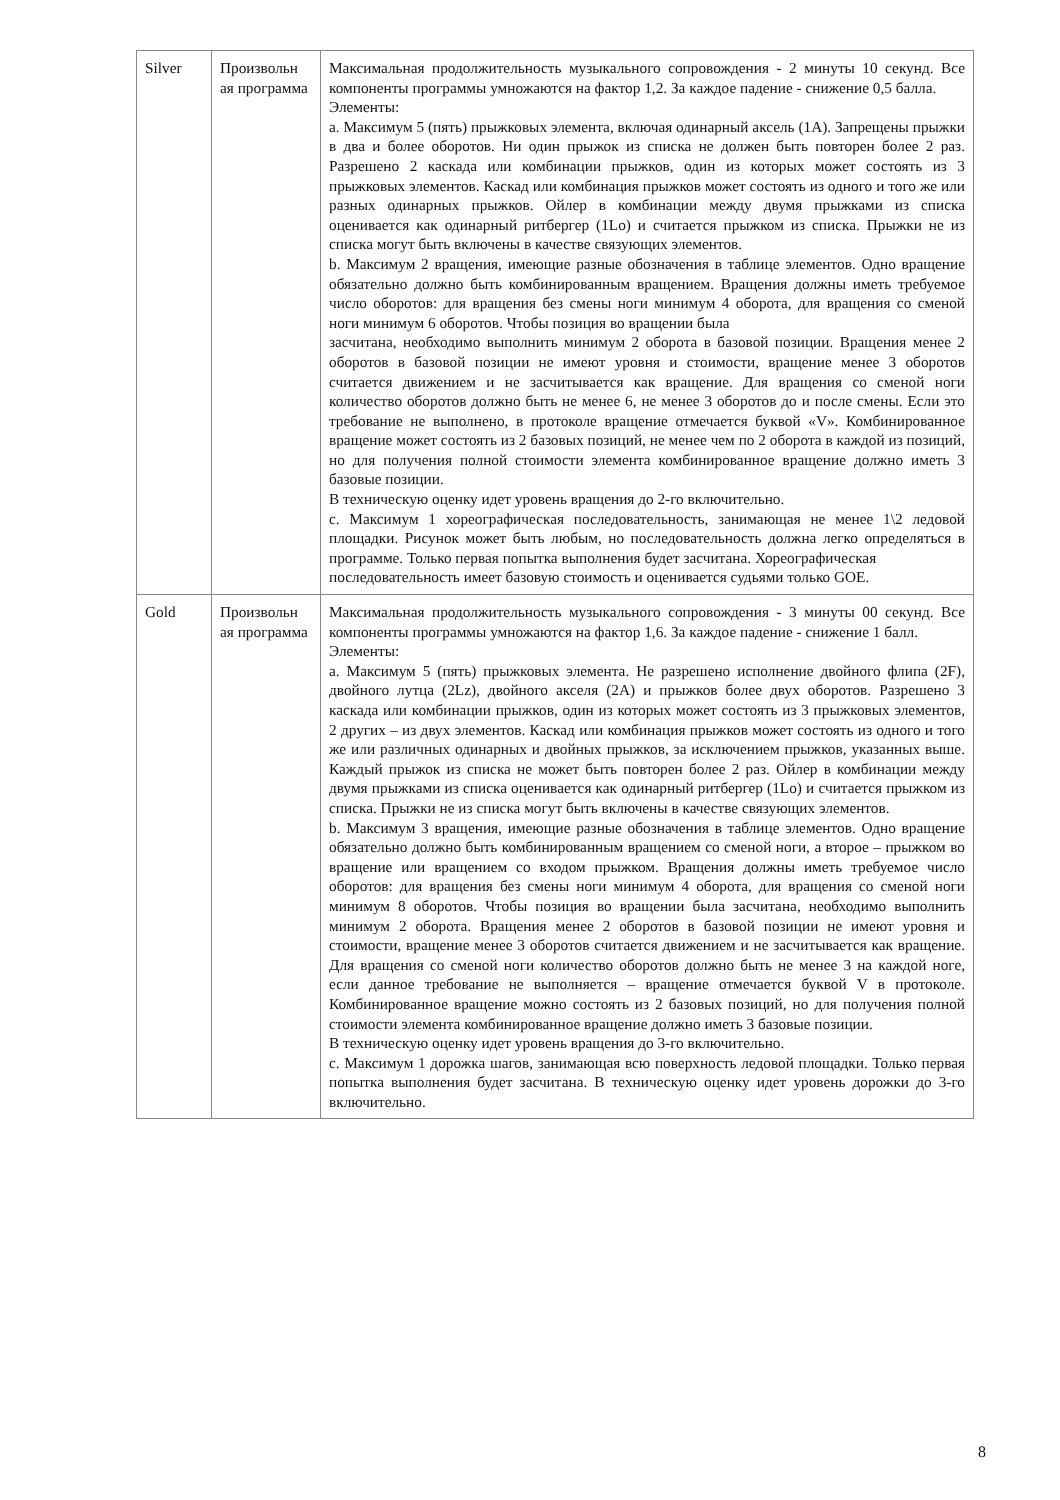| Silver | Произвольн ая программа | Максимальная продолжительность музыкального сопровождения - 2 минуты 10 секунд. Все компоненты программы умножаются на фактор 1,2. За каждое падение - снижение 0,5 балла. Элементы: a. Максимум 5 (пять) прыжковых элемента, включая одинарный аксель (1A). Запрещены прыжки в два и более оборотов. Ни один прыжок из списка не должен быть повторен более 2 раз. Разрешено 2 каскада или комбинации прыжков, один из которых может состоять из 3 прыжковых элементов. Каскад или комбинация прыжков может состоять из одного и того же или разных одинарных прыжков. Ойлер в комбинации между двумя прыжками из списка оценивается как одинарный ритбергер (1Lo) и считается прыжком из списка. Прыжки не из списка могут быть включены в качестве связующих элементов. b. Максимум 2 вращения, имеющие разные обозначения в таблице элементов. Одно вращение обязательно должно быть комбинированным вращением. Вращения должны иметь требуемое число оборотов: для вращения без смены ноги минимум 4 оборота, для вращения со сменой ноги минимум 6 оборотов. Чтобы позиция во вращении была засчитана, необходимо выполнить минимум 2 оборота в базовой позиции. Вращения менее 2 оборотов в базовой позиции не имеют уровня и стоимости, вращение менее 3 оборотов считается движением и не засчитывается как вращение. Для вращения со сменой ноги количество оборотов должно быть не менее 6, не менее 3 оборотов до и после смены. Если это требование не выполнено, в протоколе вращение отмечается буквой «V». Комбинированное вращение может состоять из 2 базовых позиций, не менее чем по 2 оборота в каждой из позиций, но для получения полной стоимости элемента комбинированное вращение должно иметь 3 базовые позиции. В техническую оценку идет уровень вращения до 2-го включительно. c. Максимум 1 хореографическая последовательность, занимающая не менее 1\2 ледовой площадки. Рисунок может быть любым, но последовательность должна легко определяться в программе. Только первая попытка выполнения будет засчитана. Хореографическая последовательность имеет базовую стоимость и оценивается судьями только GOE. |
| Gold | Произвольн ая программа | Максимальная продолжительность музыкального сопровождения - 3 минуты 00 секунд. Все компоненты программы умножаются на фактор 1,6. За каждое падение - снижение 1 балл. Элементы: a. Максимум 5 (пять) прыжковых элемента. Не разрешено исполнение двойного флипа (2F), двойного лутца (2Lz), двойного акселя (2A) и прыжков более двух оборотов. Разрешено 3 каскада или комбинации прыжков, один из которых может состоять из 3 прыжковых элементов, 2 других – из двух элементов. Каскад или комбинация прыжков может состоять из одного и того же или различных одинарных и двойных прыжков, за исключением прыжков, указанных выше. Каждый прыжок из списка не может быть повторен более 2 раз. Ойлер в комбинации между двумя прыжками из списка оценивается как одинарный ритбергер (1Lo) и считается прыжком из списка. Прыжки не из списка могут быть включены в качестве связующих элементов. b. Максимум 3 вращения, имеющие разные обозначения в таблице элементов. Одно вращение обязательно должно быть комбинированным вращением со сменой ноги, а второе – прыжком во вращение или вращением со входом прыжком. Вращения должны иметь требуемое число оборотов: для вращения без смены ноги минимум 4 оборота, для вращения со сменой ноги минимум 8 оборотов. Чтобы позиция во вращении была засчитана, необходимо выполнить минимум 2 оборота. Вращения менее 2 оборотов в базовой позиции не имеют уровня и стоимости, вращение менее 3 оборотов считается движением и не засчитывается как вращение. Для вращения со сменой ноги количество оборотов должно быть не менее 3 на каждой ноге, если данное требование не выполняется – вращение отмечается буквой V в протоколе. Комбинированное вращение можно состоять из 2 базовых позиций, но для получения полной стоимости элемента комбинированное вращение должно иметь 3 базовые позиции. В техническую оценку идет уровень вращения до 3-го включительно. c. Максимум 1 дорожка шагов, занимающая всю поверхность ледовой площадки. Только первая попытка выполнения будет засчитана. В техническую оценку идет уровень дорожки до 3-го включительно. |
8